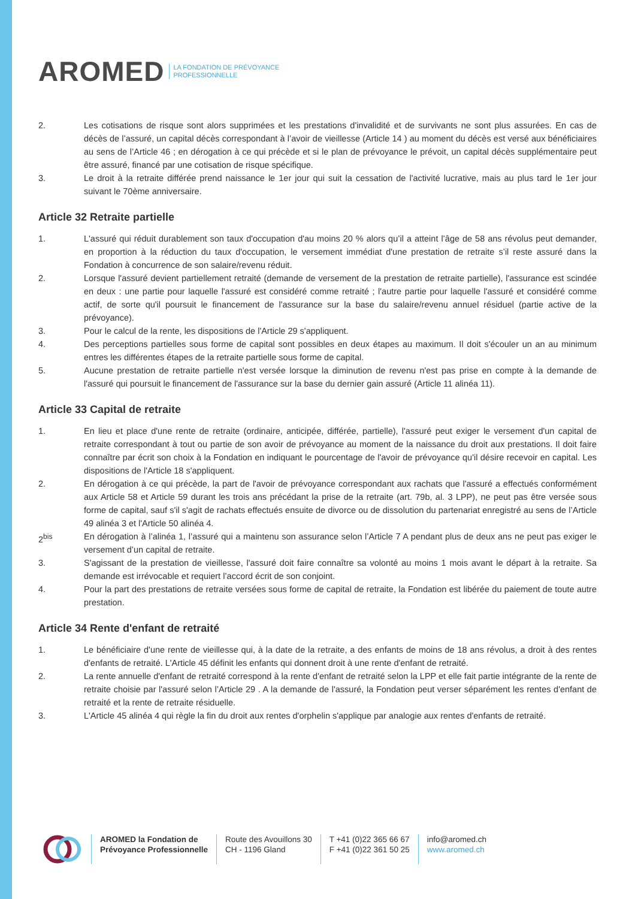AROMED LA FONDATION DE PRÉVOYANCE
PROFESSIONNELLE
2. Les cotisations de risque sont alors supprimées et les prestations d'invalidité et de survivants ne sont plus assurées. En cas de décès de l’assuré, un capital décès correspondant à l’avoir de vieillesse (Article 14 ) au moment du décès est versé aux bénéficiaires au sens de l’Article 46 ; en dérogation à ce qui précède et si le plan de prévoyance le prévoit, un capital décès supplémentaire peut être assuré, financé par une cotisation de risque spécifique.
3. Le droit à la retraite différée prend naissance le 1er jour qui suit la cessation de l'activité lucrative, mais au plus tard le 1er jour suivant le 70ème anniversaire.
Article 32 Retraite partielle
1. L'assuré qui réduit durablement son taux d'occupation d'au moins 20 % alors qu’il a atteint l’âge de 58 ans révolus peut demander, en proportion à la réduction du taux d'occupation, le versement immédiat d'une prestation de retraite s’il reste assuré dans la Fondation à concurrence de son salaire/revenu réduit.
2. Lorsque l'assuré devient partiellement retraité (demande de versement de la prestation de retraite partielle), l'assurance est scindée en deux : une partie pour laquelle l'assuré est considéré comme retraité ; l'autre partie pour laquelle l'assuré et considéré comme actif, de sorte qu'il poursuit le financement de l'assurance sur la base du salaire/revenu annuel résiduel (partie active de la prévoyance).
3. Pour le calcul de la rente, les dispositions de l'Article 29 s'appliquent.
4. Des perceptions partielles sous forme de capital sont possibles en deux étapes au maximum. Il doit s'écouler un an au minimum entres les différentes étapes de la retraite partielle sous forme de capital.
5. Aucune prestation de retraite partielle n'est versée lorsque la diminution de revenu n'est pas prise en compte à la demande de l'assuré qui poursuit le financement de l'assurance sur la base du dernier gain assuré (Article 11 alinéa 11).
Article 33 Capital de retraite
1. En lieu et place d'une rente de retraite (ordinaire, anticipée, différée, partielle), l'assuré peut exiger le versement d'un capital de retraite correspondant à tout ou partie de son avoir de prévoyance au moment de la naissance du droit aux prestations. Il doit faire connaître par écrit son choix à la Fondation en indiquant le pourcentage de l'avoir de prévoyance qu'il désire recevoir en capital. Les dispositions de l'Article 18 s'appliquent.
2. En dérogation à ce qui précède, la part de l'avoir de prévoyance correspondant aux rachats que l'assuré a effectués conformément aux Article 58 et Article 59 durant les trois ans précédant la prise de la retraite (art. 79b, al. 3 LPP), ne peut pas être versée sous forme de capital, sauf s'il s'agit de rachats effectués ensuite de divorce ou de dissolution du partenariat enregistré au sens de l’Article 49 alinéa 3 et l'Article 50 alinéa 4.
2<sup>bis</sup> En dérogation à l’alinéa 1, l’assuré qui a maintenu son assurance selon l’Article 7 A pendant plus de deux ans ne peut pas exiger le versement d’un capital de retraite.
3. S'agissant de la prestation de vieillesse, l'assuré doit faire connaître sa volonté au moins 1 mois avant le départ à la retraite. Sa demande est irrévocable et requiert l’accord écrit de son conjoint.
4. Pour la part des prestations de retraite versées sous forme de capital de retraite, la Fondation est libérée du paiement de toute autre prestation.
Article 34 Rente d'enfant de retraité
1. Le bénéficiaire d'une rente de vieillesse qui, à la date de la retraite, a des enfants de moins de 18 ans révolus, a droit à des rentes d'enfants de retraité. L'Article 45 définit les enfants qui donnent droit à une rente d'enfant de retraité.
2. La rente annuelle d'enfant de retraité correspond à la rente d'enfant de retraité selon la LPP et elle fait partie intégrante de la rente de retraite choisie par l'assuré selon l’Article 29 . A la demande de l'assuré, la Fondation peut verser séparément les rentes d'enfant de retraité et la rente de retraite résiduelle.
3. L'Article 45 alinéa 4 qui règle la fin du droit aux rentes d'orphelin s'applique par analogie aux rentes d'enfants de retraité.
AROMED la Fondation de
Prévoyance Professionnelle
Route des Avouillons 30
CH - 1196 Gland
T +41 (0)22 365 66 67
F +41 (0)22 361 50 25
info@aromed.ch
www.aromed.ch